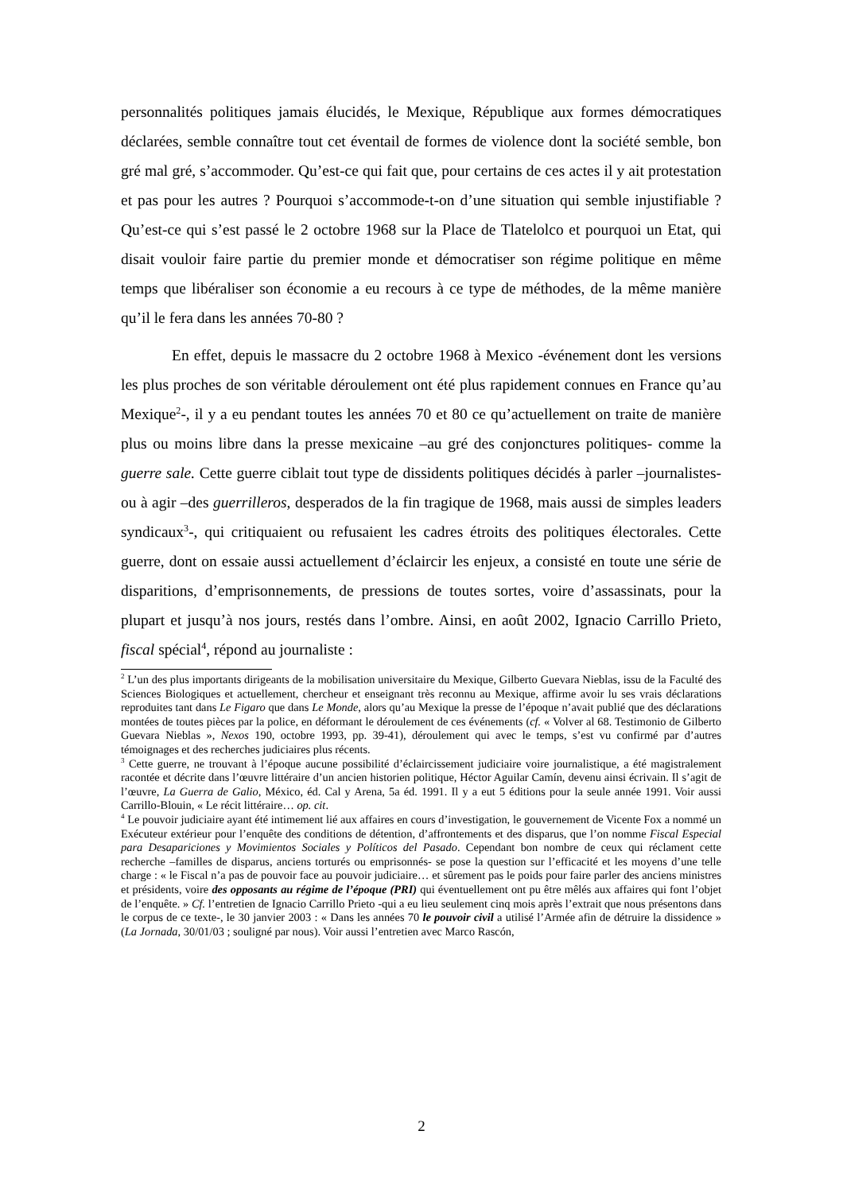personnalités politiques jamais élucidés, le Mexique, République aux formes démocratiques déclarées, semble connaître tout cet éventail de formes de violence dont la société semble, bon gré mal gré, s’accommoder. Qu’est-ce qui fait que, pour certains de ces actes il y ait protestation et pas pour les autres ? Pourquoi s’accommode-t-on d’une situation qui semble injustifiable ? Qu’est-ce qui s’est passé le 2 octobre 1968 sur la Place de Tlatelolco et pourquoi un Etat, qui disait vouloir faire partie du premier monde et démocratiser son régime politique en même temps que libéraliser son économie a eu recours à ce type de méthodes, de la même manière qu’il le fera dans les années 70-80 ?
En effet, depuis le massacre du 2 octobre 1968 à Mexico -événement dont les versions les plus proches de son véritable déroulement ont été plus rapidement connues en France qu’au Mexique<sup>2</sup>-, il y a eu pendant toutes les années 70 et 80 ce qu’actuellement on traite de manière plus ou moins libre dans la presse mexicaine –au gré des conjonctures politiques- comme la guerre sale. Cette guerre ciblait tout type de dissidents politiques décidés à parler –journalistes- ou à agir –des guerrilleros, desperados de la fin tragique de 1968, mais aussi de simples leaders syndicaux<sup>3</sup>-, qui critiquaient ou refusaient les cadres étroits des politiques électorales. Cette guerre, dont on essaie aussi actuellement d’éclaircir les enjeux, a consisté en toute une série de disparitions, d’emprisonnements, de pressions de toutes sortes, voire d’assassinats, pour la plupart et jusqu’à nos jours, restés dans l’ombre. Ainsi, en août 2002, Ignacio Carrillo Prieto, fiscal spécial<sup>4</sup>, répond au journaliste :
<sup>2</sup> L’un des plus importants dirigeants de la mobilisation universitaire du Mexique, Gilberto Guevara Nieblas, issu de la Faculté des Sciences Biologiques et actuellement, chercheur et enseignant très reconnu au Mexique, affirme avoir lu ses vrais déclarations reproduites tant dans Le Figaro que dans Le Monde, alors qu’au Mexique la presse de l’époque n’avait publié que des déclarations montées de toutes pièces par la police, en déformant le déroulement de ces événements (cf. « Volver al 68. Testimonio de Gilberto Guevara Nieblas », Nexos 190, octobre 1993, pp. 39-41), déroulement qui avec le temps, s’est vu confirmé par d’autres témoignages et des recherches judiciaires plus récents.
<sup>3</sup> Cette guerre, ne trouvant à l’époque aucune possibilité d’éclaircissement judiciaire voire journalistique, a été magistralement racontée et décrite dans l’œuvre littéraire d’un ancien historien politique, Héctor Aguilar Camín, devenu ainsi écrivain. Il s’agit de l’œuvre, La Guerra de Galio, México, éd. Cal y Arena, 5a éd. 1991. Il y a eut 5 éditions pour la seule année 1991. Voir aussi Carrillo-Blouin, « Le récit littéraire… op. cit.
<sup>4</sup> Le pouvoir judiciaire ayant été intimement lié aux affaires en cours d’investigation, le gouvernement de Vicente Fox a nommé un Exécuteur extérieur pour l’enquête des conditions de détention, d’affrontements et des disparus, que l’on nomme Fiscal Especial para Desapariciones y Movimientos Sociales y Políticos del Pasado. Cependant bon nombre de ceux qui réclament cette recherche –familles de disparus, anciens torturés ou emprisonnés- se pose la question sur l’efficacité et les moyens d’une telle charge : « le Fiscal n’a pas de pouvoir face au pouvoir judiciaire… et sûrement pas le poids pour faire parler des anciens ministres et présidents, voire des opposants au régime de l’époque (PRI) qui éventuellement ont pu être mêlés aux affaires qui font l’objet de l’enquête. » Cf. l’entretien de Ignacio Carrillo Prieto -qui a eu lieu seulement cinq mois après l’extrait que nous présentons dans le corpus de ce texte-, le 30 janvier 2003 : « Dans les années 70 le pouvoir civil a utilisé l’Armée afin de détruire la dissidence » (La Jornada, 30/01/03 ; souligné par nous). Voir aussi l’entretien avec Marco Rascón,
2